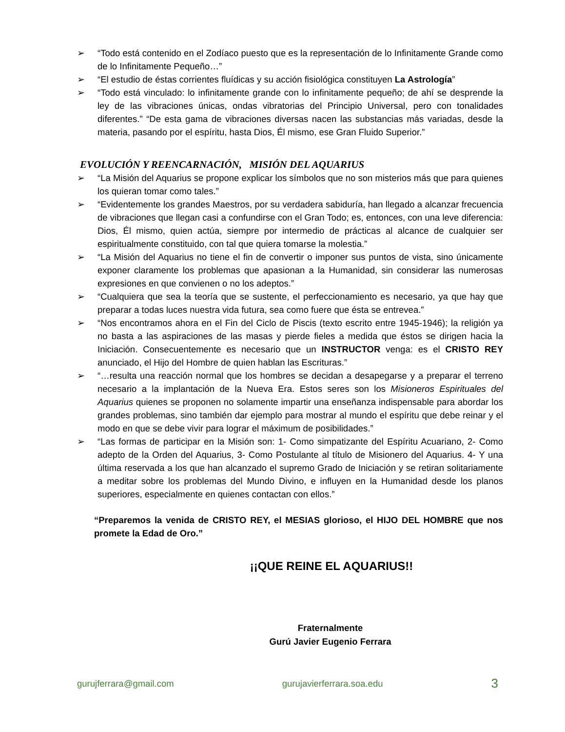➢ “Todo está contenido en el Zodíaco puesto que es la representación de lo Infinitamente Grande como de lo Infinitamente Pequeño…”
➢ “El estudio de éstas corrientes fluídicas y su acción fisiológica constituyen La Astrología”
➢ “Todo está vinculado: lo infinitamente grande con lo infinitamente pequeño; de ahí se desprende la ley de las vibraciones únicas, ondas vibratorias del Principio Universal, pero con tonalidades diferentes.” “De esta gama de vibraciones diversas nacen las substancias más variadas, desde la materia, pasando por el espíritu, hasta Dios, Él mismo, ese Gran Fluido Superior.”
EVOLUCIÓN Y REENCARNACIÓN, MISIÓN DEL AQUARIUS
➢ “La Misión del Aquarius se propone explicar los símbolos que no son misterios más que para quienes los quieran tomar como tales.”
➢ “Evidentemente los grandes Maestros, por su verdadera sabiduría, han llegado a alcanzar frecuencia de vibraciones que llegan casi a confundirse con el Gran Todo; es, entonces, con una leve diferencia: Dios, Él mismo, quien actúa, siempre por intermedio de prácticas al alcance de cualquier ser espiritualmente constituido, con tal que quiera tomarse la molestia.”
➢ “La Misión del Aquarius no tiene el fin de convertir o imponer sus puntos de vista, sino únicamente exponer claramente los problemas que apasionan a la Humanidad, sin considerar las numerosas expresiones en que convienen o no los adeptos.”
➢ “Cualquiera que sea la teoría que se sustente, el perfeccionamiento es necesario, ya que hay que preparar a todas luces nuestra vida futura, sea como fuere que ésta se entrevea.”
➢ “Nos encontramos ahora en el Fin del Ciclo de Piscis (texto escrito entre 1945-1946); la religión ya no basta a las aspiraciones de las masas y pierde fieles a medida que éstos se dirigen hacia la Iniciación. Consecuentemente es necesario que un INSTRUCTOR venga: es el CRISTO REY anunciado, el Hijo del Hombre de quien hablan las Escrituras.”
➢ “…resulta una reacción normal que los hombres se decidan a desapegarse y a preparar el terreno necesario a la implantación de la Nueva Era. Estos seres son los Misioneros Espirituales del Aquarius quienes se proponen no solamente impartir una enseñanza indispensable para abordar los grandes problemas, sino también dar ejemplo para mostrar al mundo el espíritu que debe reinar y el modo en que se debe vivir para lograr el máximum de posibilidades.”
➢ “Las formas de participar en la Misión son: 1- Como simpatizante del Espíritu Acuariano, 2- Como adepto de la Orden del Aquarius, 3- Como Postulante al título de Misionero del Aquarius. 4- Y una última reservada a los que han alcanzado el supremo Grado de Iniciación y se retiran solitariamente a meditar sobre los problemas del Mundo Divino, e influyen en la Humanidad desde los planos superiores, especialmente en quienes contactan con ellos.”
“Preparemos la venida de CRISTO REY, el MESIAS glorioso, el HIJO DEL HOMBRE que nos promete la Edad de Oro.”
¡¡QUE REINE EL AQUARIUS!!
Fraternalmente
Gurú Javier Eugenio Ferrara
gurujferrara@gmail.com gurujavierferrara.soa.edu 3